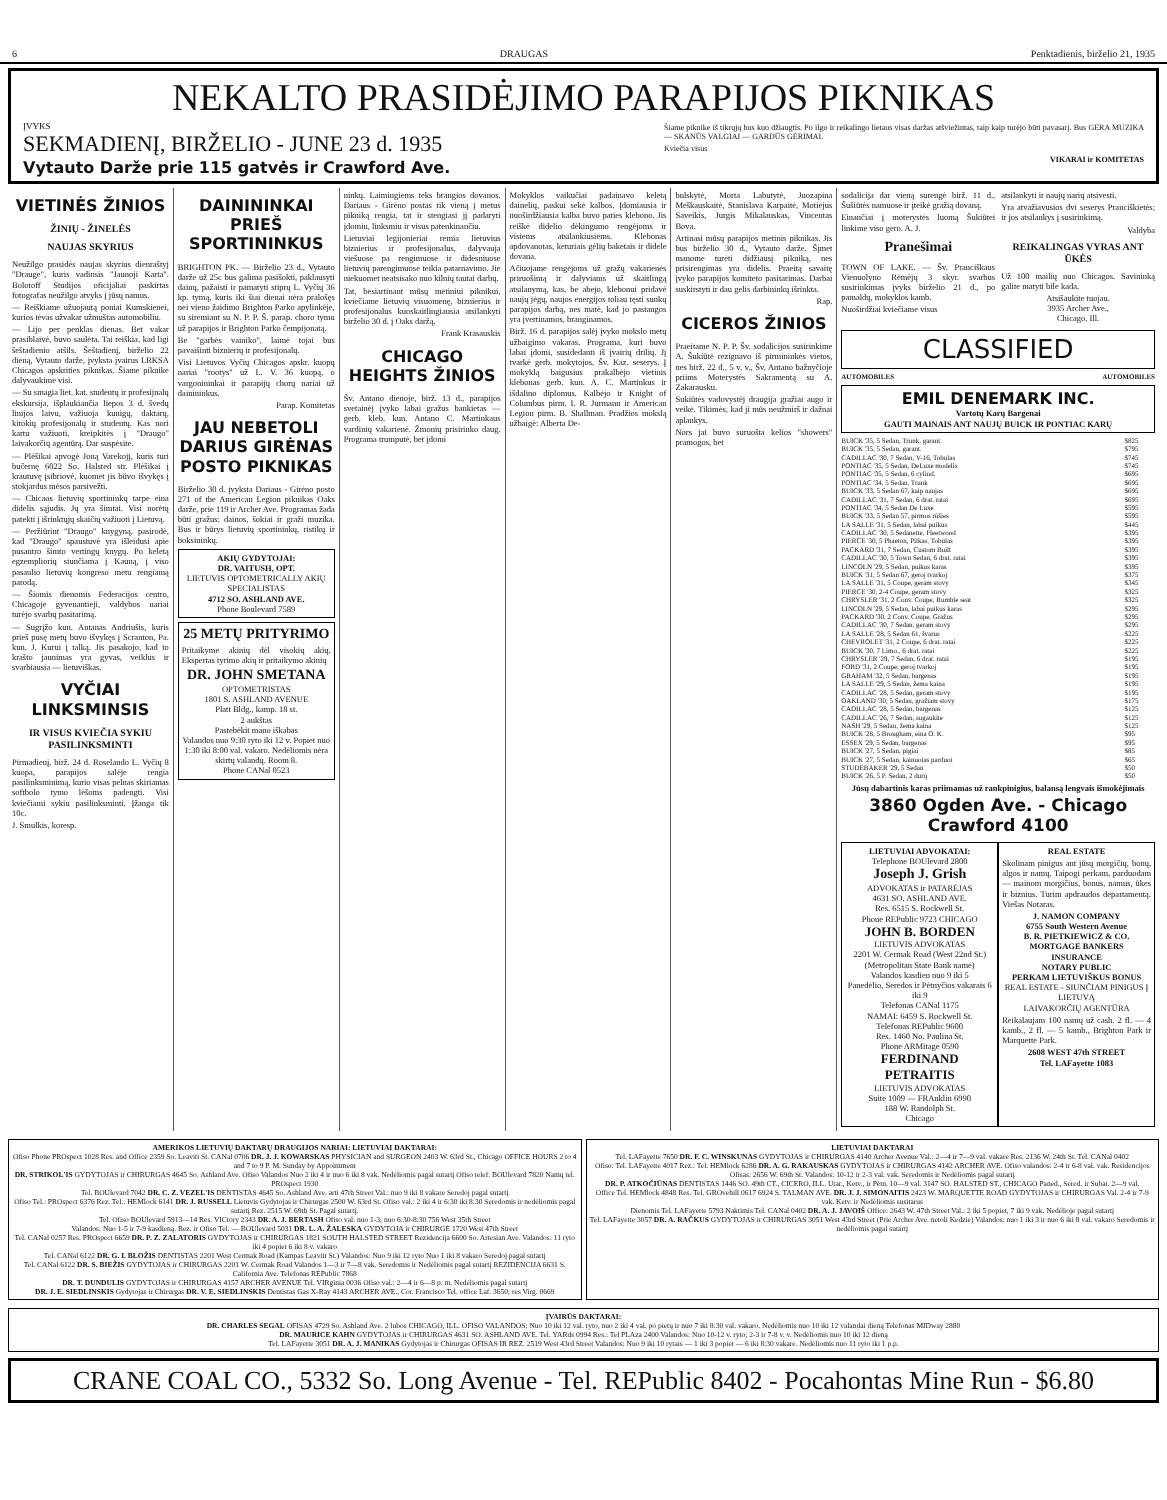6 DRAUGAS Penktadienis, birželio 21, 1935
NEKALTO PRASIDĖJIMO PARAPIJOS PIKNIKAS
ĮVYKS
SEKMADIENĮ, BIRŽELIO - JUNE 23 d. 1935
Vytauto Darže prie 115 gatvės ir Crawford Ave.
Šiame piknike iš tikrųjų bus kuo džiaugtis. Po ilgo ir reikalingo lietaus visas daržas atšviežintas, taip kaip turėjo būti pavasarį. Bus GERA MUZIKA — SKANŪS VALGIAI — GARDŪS GĖRIMAI.
Kviečia visus
VIKARAI ir KOMITETAS
VIETINĖS ŽINIOS
ŽINIŲ - ŽINELĖS
NAUJAS SKYRIUS
Neužilgo prasidės naujas skyrius dienraštyj "Drauge", kuris vadinsis "Jaunoji Karta". Bolotoff Studijos oficijaliai paskirtas fotografas neužilgo atvyks į jūsų namus.
— Reiškiame užuojautą poniai Kumskienei, kurios tėvas užvakar užmuštas automobiliu.
— Lijo per penklas dienas. Bet vakar prasiblaivė, buvo saulėta. Tai reiškia, kad ligi šeštadienio atšils. Šeštadienį, birželio 22 dieną, Vytauto darže, įvyksta įvairus LRKSA Chicagos apskrities piknikas. Šiame piknike dalyvaukime visi.
— Su smagia liet. kat. studentų ir profesijnalų ekskursija, išplaukiančia liepos 3 d. švedų linijos laivu, važiuoja kunigų, daktarų, kitokių profesijonalų ir studentų. Kas nori kartu važiuoti, kreipkitės į "Draugo" laivakorčių agentūrą. Dar suspėsite.
— Plėšikai apvogė Joną Varekojį, kuris turi bučernę 6022 So. Halsted str. Plėšikai į krautuvę įsibriovė, kuomet jis būvo išvykęs į stokjardus mėsos parsivežti.
— Chicaos lietuvių sportininkų tarpe eina didelis sąjudis. Jų yra šimtai. Visi norėtų patekti į išrinktųjų skaičių važiuoti į Lietuvą.
— Peržiūrint "Draugo" knygyną, pasirodė, kad "Draugo" spaustuvė yra išleidusi apie pusantro šimto vertingų knygų. Po keletą egzempliorių siunčiama į Kauną, į viso pasaulio lietuvių kongreso metu rengiamą parodą.
— Šiomis dienomis Federacijos centro, Chicagoje gyvenantieji, valdybos nariai turėjo svarbų pasitarimą.
— Sugrįžo kun. Antanas Andriušis, kuris prieš pusę metų buvo išvykęs į Scranton, Pa. kun. J. Kurui į talką. Jis pasakojo, kad to krašto jaunimas yra gyvas, veiklus ir svarbiausia — lietuviškas.
VYČIAI LINKSMINSIS
IR VISUS KVIEČIA SYKIU PASILINKSMINTI
Pirmadienį, birž. 24 d. Roselando L. Vyčių 8 kuopa, parapijos salėje rengia pasilinksminimą, kurio visas pelnas skiriamas softbolo tymo lėšoms padengti. Visi kviečiami sykiu pasilinksminti. Įžanga tik 10c.
J. Smulkis, koresp.
DAINININKAI PRIEŠ SPORTININKUS
BRIGHTON PK. — Birželio 23 d., Vytauto darže už 25c bus galima pasišokti, paklausyti dainų, pažaisti ir pamatyti stiprų L. Vyčių 36 kp. tymą, kuris iki šiai dienai nėra pralošęs nei vieno žaidimo Brighton Parko apylinkėje, su siremiant su N. P. P. Š. parap. choro tymu už parapijos ir Brighton Parko čempijonatą.
Be "garbės vainiko", laimė tojai bus pavaišinti biznierių ir profesijonalų.
Visi Lietuvos Vyčių Chicagos apskr. kuopų nariai "rootys" už L. V. 36 kuopą, o vargonininkai ir parapijų chorų nariai už dainininkus.
Parap. Komitetas
JAU NEBETOLI DARIUS GIRĖNAS POSTO PIKNIKAS
Birželio 30 d. įvyksta Dariaus - Girėno posto 271 of the American Legion piknikas Oaks darže, prie 119 ir Archer Ave. Programas žada būti gražus: dainos, šokiai ir graži muzika. Bus ir būrys lietuvių sportininkų, ristikų ir boksininkų.
AKIŲ GYDYTOJAI:
DR. VAITUSH, OPT.
LIETUVIS OPTOMETRICALLY AKIŲ SPECIALISTAS
4712 SO. ASHLAND AVE.
Phone Boulevard 7589
25 METŲ PRITYRIMO
Pritaikyme akinių dėl visokių akių. Ekspertas tyrimo akių ir pritaikymo akinių
DR. JOHN SMETANA
OPTOMETRISTAS
1801 S. ASHLAND AVENUE
Platt Bldg., kamp. 18 st.
2 aukštas
Pastebėkit mano iškabas
Valandos nuo 9:30 ryto iki 12 v. Popiet nuo 1:30 iki 8:00 val. vakaro. Nedėliomis nėra skirtų valandų. Room 8.
Phone CANal 0523
ninkų. Laimingiems teks brangios dovanos. Dariaus - Girėno postas tik vieną į metus pikniką rengia, tat ir stengiasi jį padaryti įdomiu, linksmiu ir visus patenkinančiu.
Lietuviai legijonieriai remia lietuvius biznierius ir profesijonalus, dalyvauja viešuose pa rengimuose ir didesniuose lietuvių parengimuose teikia patarnavimo. Jie niekuomet neatsisako nuo kilnių tautai darbų.
Tat, besiartinant mūsų metiniui piknikui, kviečiame lietuvių visuomenę, biznierius ir profesijonalus kuoskaitlingiausia atsilankyti birželio 30 d. į Oaks daržą.
Frank Krasauskis
CHICAGO HEIGHTS ŽINIOS
Šv. Antano dienoje, birž. 13 d., parapijos svetainėj įvyko labai gražus bankietas — gerb. kleb. kun. Antano C. Martinkaus vardinių vakarienė. Žmonių prisirinko daug. Programa trumputė, bet įdomi
Mokyklos vaikučiai padainavo keletą dainelių, paskui sekė kalbos. Įdomiausia ir nuoširdžiausia kalba buvo paties klebono. Jis reiškė didelio dėkingumo rengėjoms ir visiems atsilankiusiems. Klebonas apdovanotas, keturiais gėlių baketais ir didele dovana.
Ačiuojame rengėjoms už gražų vakarienės priruošimą ir dalyviams už skaitlingą atsilanymą, kas, be abejo, klebonui pridavė naujų jėgų, naujos energijos toliau tęsti sunkų parapijos darbą, nes matė, kad jo pastangos yra įvertinamos, branginamos.
Birž. 16 d. parapijos salėj įvyko mokslo metų užbaigimo vakaras. Programa, kuri buvo labai įdomi, susidedanti iš įvairių drilių. Jį tvarkė gerb. mokytojos, Šv. Kaz. seserys. Į mokyklą baigusius prakalbėjo vietinis klebonas gerb. kun. A. C. Martinkus ir išdalino diplomus. Kalbėjo ir Knight of Columbus pirm. I. R. Jurmann ir American Legion pirm. B. Shallman. Pradžios mokslą užbaigė: Alberta De-
bulskytė, Morta Labutytė, Juozapina Meškauskaitė, Stanislava Karpaitė, Motiejus Saveikis, Jurgis Mikalauskas, Vincentas Bova.
Artinasi mūsų parapijos metinis piknikas. Jis bus birželio 30 d., Vytauto darže. Šįmet manome turėti didžiausį pikniką, nes prisirengimas yra didelis. Praeitą savaitę įvyko parapijos komiteto pasitarimas. Darbai suskirstyti ir dau gelis darbininkų išrinkta.
Rap.
CICEROS ŽINIOS
Praeitame N. P. P. Šv. sodalicijos susirinkime A. Šukiūtė rezignavo iš pirmininkės vietos, nes birž. 22 d., 5 v. v., Šv. Antano bažnyčioje priims Moterystės Sakramentą su A. Zakarausku.
Sukiūtės vadovystėj draugija gražiai augo ir veikė. Tikimės, kad ji mūs neužmirš ir dažnai aplankys.
Nors jai buvo suruošta kelios "showers" pramogos, bet
sodalicija dar vieną surengė birž. 11 d., Šušiūtės namuose ir įteikė gražią dovaną.
Einančiai į moterystės luomą Šukiūtei linkime viso gero. A. J.
Pranešimai
TOWN OF LAKE. — Šv. Pranciškaus Vienuolyno Rėmėjų 3 skyr. svarbus susirinkimas įvyks birželio 21 d., po pamaldų, mokyklos kamb.
Nuoširdžiai kviečiame visus
atsilankyti ir naujų narių atsivesti.
Yra atvažiavusios dvi seserys Pranciškietės; ir jos atsilankys į susirinkimą.
Valdyba
REIKALINGAS VYRAS ANT ŪKĖS
Už 100 mailių nuo Chicagos. Savininką galite matyti bile kada.
Atsišaukite tuojau.
3935 Archer Ave.,
Chicago, Ill.
CLASSIFIED
AUTOMOBILES AUTOMOBILES
EMIL DENEMARK INC.
Vartotų Karų Bargenai
GAUTI MAINAIS ANT NAUJŲ BUICK IR PONTIAC KARŲ
| BUICK '35, 5 Sedan, Trunk, garant. | $825 |
| BUICK '35, 5 Sedan, garant. | $795 |
| CADILLAC '30, 7 Sedan, V-16, Tobulas | $745 |
| PONTIAC '35, 5 Sedan, DeLuxe modelis | $745 |
| PONTIAC '35, 5 Sedan, 6 cylind. | $695 |
| PONTIAC '34, 5 Sedan, Trunk | $695 |
| BUICK '33, 5 Sedan 67, kaip naujas | $695 |
| CADILLAC '31, 7 Sedan, 6 drat. ratai | $695 |
| PONTIAC '34, 5 Sedan De Luxe | $595 |
| BUICK '33, 5 Sedan 57, pirmos rūšies | $595 |
| LA SALLE '31, 5 Sedan, labai puikus | $445 |
| CADILLAC '30, 5 Sedanette, Fleetwood | $395 |
| PIERCE '30, 5 Phaeton, Pilkas, Tobulas | $395 |
| PACKARD '31, 7 Sedan, Custom Built | $395 |
| CADILLAC '30, 5 Town Sedan, 6 drat. ratai | $395 |
| LINCOLN '29, 5 Sedan, puikus karas | $395 |
| BUICK '31, 5 Sedan 67, geroj tvarkoj | $375 |
| LA SALLE '31, 5 Coupe, geram stovy | $345 |
| PIERCE '30, 2-4 Coupe, geram stovy | $325 |
| CHRYSLER '31, 2 Conv. Coupe, Rumble seat | $325 |
| LINCOLN '29, 5 Sedan, labai puikus karas | $295 |
| PACKARD '30, 2 Conv. Coupe, Gražus | $295 |
| CADILLAC '30, 7 Sedan, geram stovy | $295 |
| LA SALLE '28, 5 Sedan 61, švarus | $225 |
| CHEVROLET '31, 2 Coupe, 6 drat. ratai | $225 |
| BUICK '30, 7 Limo., 6 drat. ratai | $225 |
| CHRYSLER '29, 7 Sedan, 6 drat. ratai | $195 |
| FORD '31, 2 Coupe, geroj tvarkoj | $195 |
| GRAHAM '32, 5 Sedan, bargenas | $195 |
| LA SALLE '29, 5 Sedan, žema kaina | $195 |
| CADILLAC '28, 5 Sedan, geram stovy | $195 |
| OAKLAND '30, 5 Sedan, gražiam stovy | $175 |
| CADILLAC '28, 5 Sedan, bargenas | $125 |
| CADILLAC '26, 7 Sedan, sugaukite | $125 |
| NASH '29, 5 Sedan, žema kaina | $125 |
| BUICK '28, 5 Brougham, eina O. K. | $95 |
| ESSEX '29, 5 Sedan, bargenas | $95 |
| BUICK '27, 5 Sedan, pigiai | $85 |
| BUICK '27, 5 Sedan, kainuotas parduot | $65 |
| STUDEBAKER '29, 5 Sedan | $50 |
| BUICK '26, 5 P. Sedan, 2 durų | $50 |
Jūsų dabartinis karas priimamas už rankpinigius, balansą lengvais išmokėjimais
3860 Ogden Ave. - Chicago
Crawford 4100
LIETUVIAI ADVOKATAI:
Telephone BOUlevard 2800
Joseph J. Grish
ADVOKATAS ir PATARĖJAS
4631 SO. ASHLAND AVE.
Res. 6515 S. Rockwell St.
Phone REPublic 9723 CHICAGO
JOHN B. BORDEN
LIETUVIS ADVOKATAS
2201 W. Cermak Road (West 22nd St.)
(Metropolitan State Bank name)
Valandos kasdien nuo 9 iki 5
Panedėlio, Seredos ir Pėtnyčios vakarais 6 iki 9
Telefonas CANal 1175
NAMAI: 6459 S. Rockwell St.
Telefonas REPublic 9600
Res. 1460 No. Paulina St.
Phone ARMitage 0590
FERDINAND PETRAITIS
LIETUVIS ADVOKATAS
Suite 1009 — FRAnklin 6990
188 W. Randolph St.
Chicago
REAL ESTATE
Skolinam pinigus ant jūsų morgičių, bonų, algos ir namų. Taipogi perkam, parduodam — mainom morgičius, bonus, namus, ūkes ir biznius. Turim apdraudos departamentą. Viešas Notaras.
J. NAMON COMPANY
6755 South Western Avenue
B. R. PIETKIEWICZ & CO. MORTGAGE BANKERS
INSURANCE
NOTARY PUBLIC
PERKAM LIETUVIŠKUS BONUS
REAL ESTATE - SIUNČIAM PINIGUS Į LIETUVĄ
LAIVAKORČIŲ AGENTŪRA
Reikalaujam 100 namų už cash. 2 fl. — 4 kamb., 2 fl. — 5 kamb., Brighton Park ir Marquette Park.
2608 WEST 47th STREET
Tel. LAFayette 1083
AMERIKOS LIETUVIŲ DAKTARŲ DRAUGIJOS NARIAI: LIETUVIAI DAKTARAI:
Ofiso Phone PROspect 1028 Res. and Office 2359 So. Leavitt St. CANal 0706 DR. J. J. KOWARSKAS PHYSICIAN and SURGEON 2403 W. 63rd St., Chicago OFFICE HOURS 2 to 4 and 7 to 9 P. M. Sunday by Appointment
DR. STRIKOL'IS GYDYTOJAS ir CHIRURGAS 4645 So. Ashland Ave. Ofiso Valandos Nuo 2 iki 4 ir nuo 6 iki 8 vak. Nedėliomis pagal sutartį Ofiso telef. BOUlevard 7820 Namų tel. PROspect 1930
Tel. BOUlevard 7042 DR. C. Z. VEZEL'IS DENTISTAS 4645 So. Ashland Ave. arti 47th Street Val.: nuo 9 iki 8 vakare Seredoj pagal sutartį
Ofiso Tel.: PROspect 6376 Rez. Tel.: HEMlock 6141 DR. J. RUSSELL Lietuvis Gydytojas ir Chirurgas 2500 W. 63rd St. Ofiso val.: 2 iki 4 ir 6:30 iki 8:30 Seredomis ir nedėliomis pagal sutartį Rez. 2515 W. 69th St. Pagal sutartį.
Tel. Ofiso BOUlevard 5913—14 Res. VICtory 2343 DR. A. J. BERTASH Ofiso val. nuo 1-3; nuo 6:30-8:30 756 West 35th Street
Valandos: Nuo 1-5 ir 7-9 kasdieną. Rez. ir Ofiso Tel. — BOUlevard 5031 DR. L. A. ŽALESKA GYDYTOJA ir CHIRURGĖ 1720 West 47th Street
Tel. CANal 0257 Res. PROspect 6659 DR. P. Z. ZALATORIS GYDYTOJAS ir CHIRURGAS 1821 SOUTH HALSTED STREET Rezidencija 6600 So. Artesian Ave. Valandos: 11 ryto iki 4 popiet 6 iki 8 v. vakaro
Tel. CANal 6122 DR. G. I. BLOŽIS DENTISTAS 2201 West Cermak Road (Kampas Leavitt St.) Valandos: Nuo 9 iki 12 ryto Nuo 1 iki 8 vakaro Seredoj pagal sutartį
Tel. CANal 6122 DR. S. BIEŽIS GYDYTOJAS ir CHIRURGAS 2201 W. Cermak Road Valandos 1—3 ir 7—8 vak. Seredomis ir Nedėliomis pagal sutartį REZIDENCIJA 6631 S. California Ave. Telefonas REPublic 7868
DR. T. DUNDULIS GYDYTOJAS ir CHIRURGAS 4157 ARCHER AVENUE Tel. VIRginia 0036 Ofiso val.: 2—4 ir 6—8 p. m. Nedėliomis pagal sutartį
DR. J. E. SIEDLINSKIS Gydytojas ir Chirurgas DR. V. E. SIEDLINSKIS Dentistas Gas X-Ray 4143 ARCHER AVE., Cor. Francisco Tel. office Laf. 3650; res Virg. 0669
LIETUVIAI DAKTARAI
Tel. LAFayette 7650 DR. F. C. WINSKUNAS GYDYTOJAS ir CHIRURGAS 4140 Archer Avenue Val.: 2—4 ir 7—9 val. vakare Res. 2136 W. 24th St. Tel. CANal 0402
Ofiso: Tel. LAFayette 4017 Rez.: Tel. HEMlock 6286 DR. A. G. RAKAUSKAS GYDYTOJAS ir CHIRURGAS 4142 ARCHER AVE. Ofiso valandos: 2-4 ir 6-8 val. vak. Residencijos Ofisas: 2656 W. 69th St. Valandos: 10-12 ir 2-3 val. vak. Seredomis ir Nedėliomis pagal sutartį
DR. P. ATKOČIŪNAS DENTISTAS 1446 SO. 49th CT., CICERO, ILL. Utar., Ketv., ir Pėtn. 10—9 val. 3147 SO. HALSTED ST., CHICAGO Paned., Sered. ir Subat. 2—9 val.
Office Tel. HEMlock 4848 Res. Tel. GROvehill 0617 6924 S. TALMAN AVE. DR. J. J. SIMONAITIS 2423 W. MARQUETTE ROAD GYDYTOJAS ir CHIRURGAS Val. 2-4 ir 7-9 vak. Ketv. ir Nedėliomis susitarus
Dienomis Tel. LAFayette 5793 Naktimis Tel. CANal 0402 DR. A. J. JAVOIŠ Office: 2643 W. 47th Street Val.: 2 iki 5 popiet, 7 iki 9 vak. Nedėlioje pagal sutartį
Tel. LAFayette 3057 DR. A. RAČKUS GYDYTOJAS ir CHIRURGAS 3051 West 43rd Street (Prie Archer Ave. netoli Kedzie) Valandos: nuo 1 iki 3 ir nuo 6 iki 8 val. vakaro Seredomis ir nedėliomis pagal sutartį
ĮVAIRŪS DAKTARAI:
DR. CHARLES SEGAL OFISAS 4729 So. Ashland Ave. 2 lubos CHICAGO, ILL. OFISO VALANDOS: Nuo 10 iki 12 val. ryto, nuo 2 iki 4 val. po pietų ir nuo 7 iki 8:30 val. vakaro. Nedėliomis nuo 10 iki 12 valandai dieną Telefonas MIDway 2880
DR. MAURICE KAHN GYDYTOJAS ir CHIRURGAS 4631 SO. ASHLAND AVE. Tel. YARds 0994 Res.: Tel PLAza 2400 Valandos: Nuo 10-12 v. ryto; 2-3 ir 7-8 v. v. Nedėliomis nuo 10 iki 12 dieną
Tel. LAFayette 3051 DR. A. J. MANIKAS Gydytojas ir Chirurgas OFISAS IR REZ. 2519 West 43rd Street Valandos: Nuo 9 iki 10 rytais — 1 iki 3 popiet — 6 iki 8:30 vakare. Nedėliomis nuo 11 ryto iki 1 p.p.
CRANE COAL CO., 5332 So. Long Avenue - Tel. REPublic 8402 - Pocahontas Mine Run - $6.80